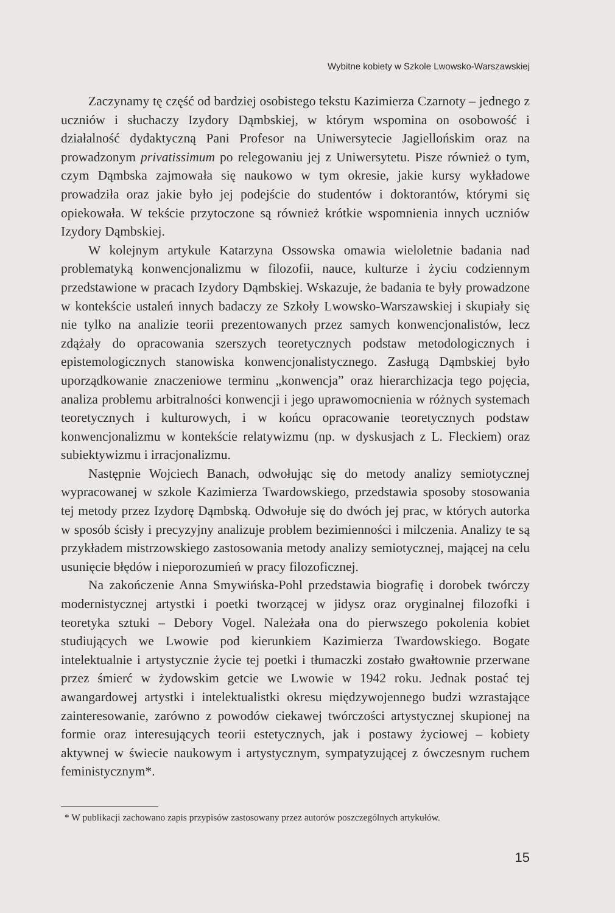Wybitne kobiety w Szkole Lwowsko-Warszawskiej
Zaczynamy tę część od bardziej osobistego tekstu Kazimierza Czarnoty – jednego z uczniów i słuchaczy Izydory Dąmbskiej, w którym wspomina on osobowość i działalność dydaktyczną Pani Profesor na Uniwersytecie Jagiellońskim oraz na prowadzonym privatissimum po relegowaniu jej z Uniwersytetu. Pisze również o tym, czym Dąmbska zajmowała się naukowo w tym okresie, jakie kursy wykładowe prowadziła oraz jakie było jej podejście do studentów i doktorantów, którymi się opiekowała. W tekście przytoczone są również krótkie wspomnienia innych uczniów Izydory Dąmbskiej.
W kolejnym artykule Katarzyna Ossowska omawia wieloletnie badania nad problematyką konwencjonalizmu w filozofii, nauce, kulturze i życiu codziennym przedstawione w pracach Izydory Dąmbskiej. Wskazuje, że badania te były prowadzone w kontekście ustaleń innych badaczy ze Szkoły Lwowsko-Warszawskiej i skupiały się nie tylko na analizie teorii prezentowanych przez samych konwencjonalistów, lecz zdążały do opracowania szerszych teoretycznych podstaw metodologicznych i epistemologicznych stanowiska konwencjonalistycznego. Zasługą Dąmbskiej było uporządkowanie znaczeniowe terminu „konwencja” oraz hierarchizacja tego pojęcia, analiza problemu arbitralności konwencji i jego uprawomocnienia w różnych systemach teoretycznych i kulturowych, i w końcu opracowanie teoretycznych podstaw konwencjonalizmu w kontekście relatywizmu (np. w dyskusjach z L. Fleckiem) oraz subiektywizmu i irracjonalizmu.
Następnie Wojciech Banach, odwołując się do metody analizy semiotycznej wypracowanej w szkole Kazimierza Twardowskiego, przedstawia sposoby stosowania tej metody przez Izydorę Dąmbską. Odwołuje się do dwóch jej prac, w których autorka w sposób ścisły i precyzyjny analizuje problem bezimienności i milczenia. Analizy te są przykładem mistrzowskiego zastosowania metody analizy semiotycznej, mającej na celu usunięcie błędów i nieporozumień w pracy filozoficznej.
Na zakończenie Anna Smywińska-Pohl przedstawia biografię i dorobek twórczy modernistycznej artystki i poetki tworzącej w jidysz oraz oryginalnej filozofki i teoretyka sztuki – Debory Vogel. Należała ona do pierwszego pokolenia kobiet studiujących we Lwowie pod kierunkiem Kazimierza Twardowskiego. Bogate intelektualnie i artystycznie życie tej poetki i tłumaczki zostało gwałtownie przerwane przez śmierć w żydowskim getcie we Lwowie w 1942 roku. Jednak postać tej awangardowej artystki i intelektualistki okresu międzywojennego budzi wzrastające zainteresowanie, zarówno z powodów ciekawej twórczości artystycznej skupionej na formie oraz interesujących teorii estetycznych, jak i postawy życiowej – kobiety aktywnej w świecie naukowym i artystycznym, sympatyzującej z ówczesnym ruchem feministycznym*.
* W publikacji zachowano zapis przypisów zastosowany przez autorów poszczególnych artykułów.
15